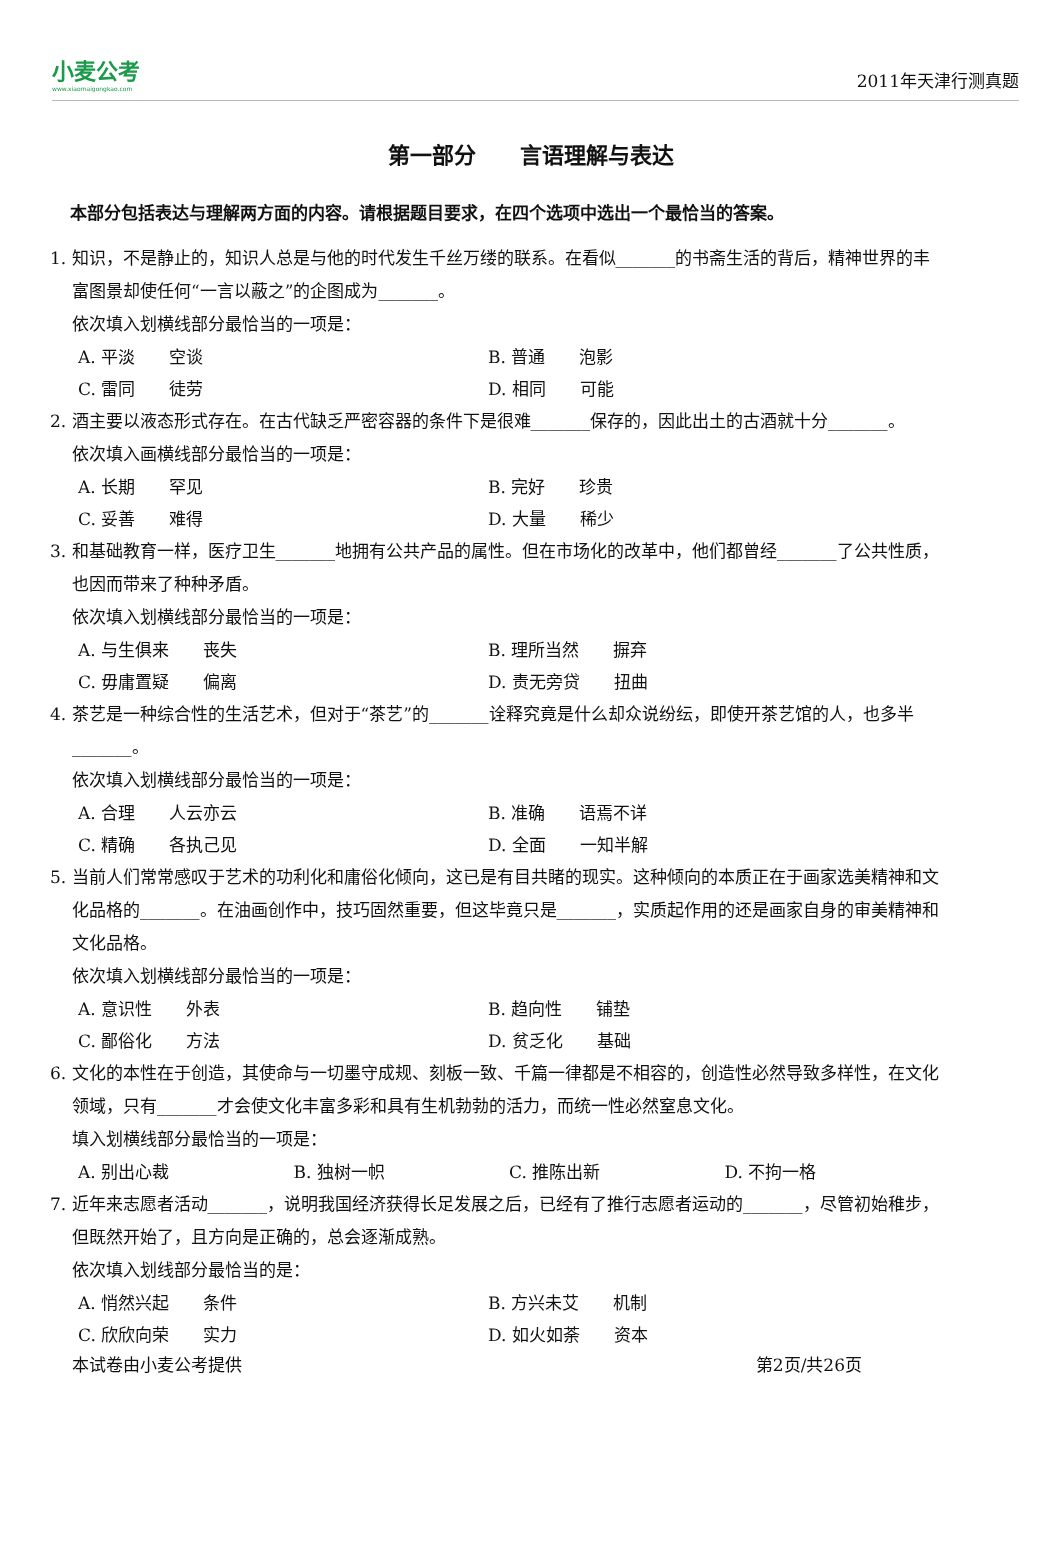小麦公考
www.xiaomaigongkao.com
2011年天津行测真题
第一部分　　言语理解与表达
本部分包括表达与理解两方面的内容。请根据题目要求，在四个选项中选出一个最恰当的答案。
1. 知识，不是静止的，知识人总是与他的时代发生千丝万缕的联系。在看似_______的书斋生活的背后，精神世界的丰富图景却使任何“一言以蔽之”的企图成为_______。
依次填入划横线部分最恰当的一项是：
A. 平淡　　空谈 B. 普通　　泡影
C. 雷同　　徒劳 D. 相同　　可能
2. 酒主要以液态形式存在。在古代缺乏严密容器的条件下是很难_______保存的，因此出土的古酒就十分_______。
依次填入画横线部分最恰当的一项是：
A. 长期　　罕见 B. 完好　　珍贵
C. 妥善　　难得 D. 大量　　稀少
3. 和基础教育一样，医疗卫生_______地拥有公共产品的属性。但在市场化的改革中，他们都曾经_______了公共性质，也因而带来了种种矛盾。
依次填入划横线部分最恰当的一项是：
A. 与生俱来　　丧失 B. 理所当然　　摒弃
C. 毋庸置疑　　偏离 D. 责无旁贷　　扭曲
4. 茶艺是一种综合性的生活艺术，但对于“茶艺”的_______诠释究竟是什么却众说纷纭，即使开茶艺馆的人，也多半_______。
依次填入划横线部分最恰当的一项是：
A. 合理　　人云亦云 B. 准确　　语焉不详
C. 精确　　各执己见 D. 全面　　一知半解
5. 当前人们常常感叹于艺术的功利化和庸俗化倾向，这已是有目共睹的现实。这种倾向的本质正在于画家选美精神和文化品格的_______。在油画创作中，技巧固然重要，但这毕竟只是_______，实质起作用的还是画家自身的审美精神和文化品格。
依次填入划横线部分最恰当的一项是：
A. 意识性　　外表 B. 趋向性　　铺垫
C. 鄙俗化　　方法 D. 贫乏化　　基础
6. 文化的本性在于创造，其使命与一切墨守成规、刻板一致、千篇一律都是不相容的，创造性必然导致多样性，在文化领域，只有_______才会使文化丰富多彩和具有生机勃勃的活力，而统一性必然窒息文化。
填入划横线部分最恰当的一项是：
A. 别出心裁 B. 独树一帜 C. 推陈出新 D. 不拘一格
7. 近年来志愿者活动_______，说明我国经济获得长足发展之后，已经有了推行志愿者运动的_______，尽管初始稚步，但既然开始了，且方向是正确的，总会逐渐成熟。
依次填入划线部分最恰当的是：
A. 悄然兴起　　条件 B. 方兴未艾　　机制
C. 欣欣向荣　　实力 D. 如火如荼　　资本
本试卷由小麦公考提供 第2页/共26页